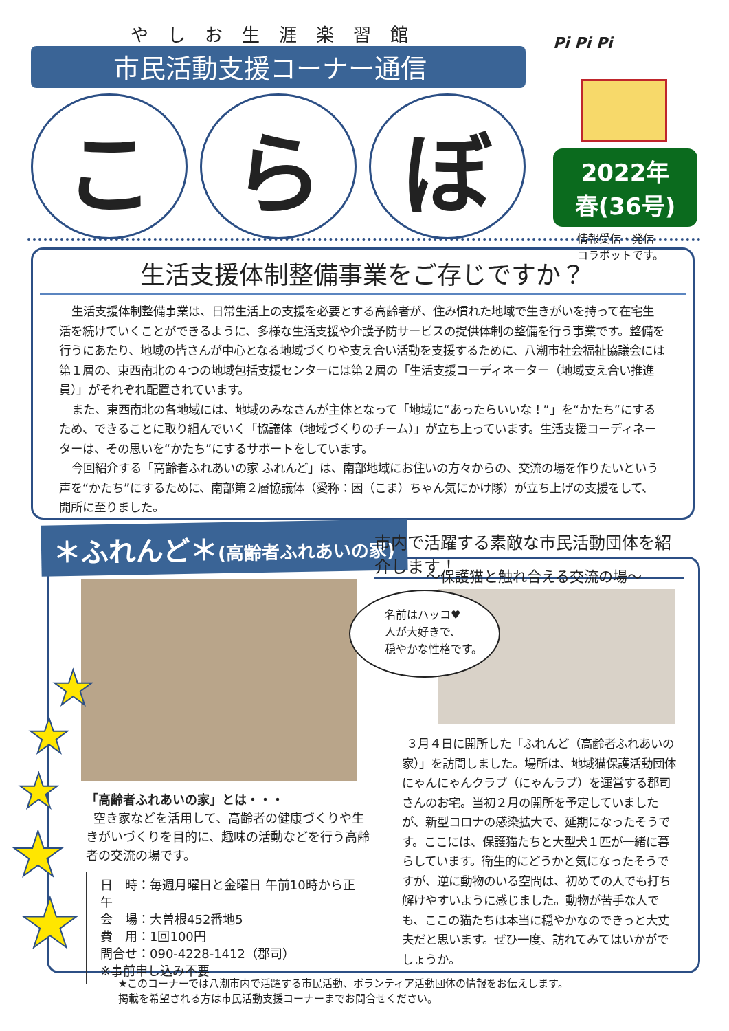やしお生涯楽習館
市民活動支援コーナー通信
こ ら ぼ
Pi Pi Pi
2022年
春(36号)
情報受信・発信
コラボットです。
生活支援体制整備事業をご存じですか？
生活支援体制整備事業は、日常生活上の支援を必要とする高齢者が、住み慣れた地域で生きがいを持って在宅生活を続けていくことができるように、多様な生活支援や介護予防サービスの提供体制の整備を行う事業です。整備を行うにあたり、地域の皆さんが中心となる地域づくりや支え合い活動を支援するために、八潮市社会福祉協議会には第１層の、東西南北の４つの地域包括支援センターには第２層の「生活支援コーディネーター（地域支え合い推進員）」がそれぞれ配置されています。
また、東西南北の各地域には、地域のみなさんが主体となって「地域に“あったらいいな！”」を“かたち”にするため、できることに取り組んでいく「協議体（地域づくりのチーム）」が立ち上っています。生活支援コーディネーターは、その思いを“かたち”にするサポートをしています。
今回紹介する「高齢者ふれあいの家 ふれんど」は、南部地域にお住いの方々からの、交流の場を作りたいという声を“かたち”にするために、南部第２層協議体（愛称：困（こま）ちゃん気にかけ隊）が立ち上げの支援をして、開所に至りました。
＊ふれんど＊(高齢者ふれあいの家)
市内で活躍する素敵な市民活動団体を紹介します！
～保護猫と触れ合える交流の場～
名前はハッコ♥
人が大好きで、
穏やかな性格です。
「高齢者ふれあいの家」とは・・・
空き家などを活用して、高齢者の健康づくりや生きがいづくりを目的に、趣味の活動などを行う高齢者の交流の場です。
日　時：毎週月曜日と金曜日 午前10時から正午
会　場：大曽根452番地5
費　用：1回100円
問合せ：090-4228-1412（郡司）
※事前申し込み不要
３月４日に開所した「ふれんど（高齢者ふれあいの家）」を訪問しました。場所は、地域猫保護活動団体にゃんにゃんクラブ（にゃんラブ）を運営する郡司さんのお宅。当初２月の開所を予定していましたが、新型コロナの感染拡大で、延期になったそうです。ここには、保護猫たちと大型犬１匹が一緒に暮らしています。衛生的にどうかと気になったそうですが、逆に動物のいる空間は、初めての人でも打ち解けやすいように感じました。動物が苦手な人でも、ここの猫たちは本当に穏やかなのできっと大丈夫だと思います。ぜひ一度、訪れてみてはいかがでしょうか。
★
★
★
★
★
★このコーナーでは八潮市内で活躍する市民活動、ボランティア活動団体の情報をお伝えします。
掲載を希望される方は市民活動支援コーナーまでお問合せください。